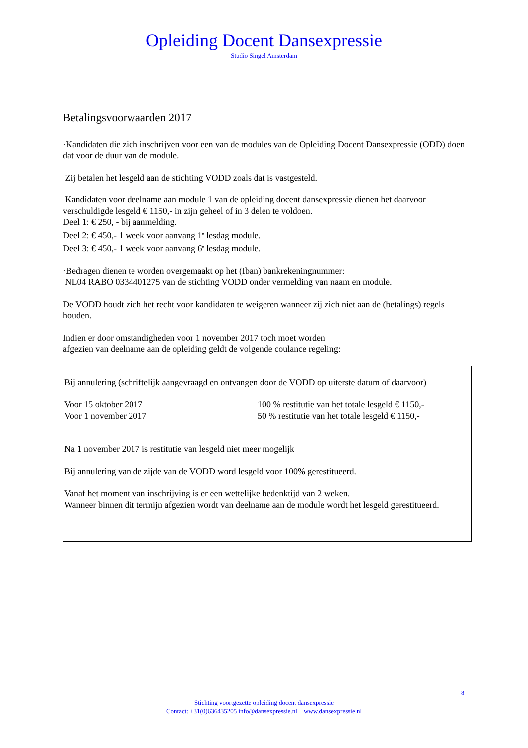Opleiding Docent Dansexpressie
Studio Singel Amsterdam
Betalingsvoorwaarden 2017
·Kandidaten die zich inschrijven voor een van de modules van de Opleiding Docent Dansexpressie (ODD) doen dat voor de duur van de module.
Zij betalen het lesgeld aan de stichting VODD zoals dat is vastgesteld.
Kandidaten voor deelname aan module 1 van de opleiding docent dansexpressie dienen het daarvoor verschuldigde lesgeld € 1150,- in zijn geheel of in 3 delen te voldoen.
Deel 1: € 250, - bij aanmelding.
Deel 2: € 450,- 1 week voor aanvang 1<sup>e</sup> lesdag module.
Deel 3: € 450,- 1 week voor aanvang 6<sup>e</sup> lesdag module.
·Bedragen dienen te worden overgemaakt op het (Iban) bankrekeningnummer:
NL04 RABO 0334401275 van de stichting VODD onder vermelding van naam en module.
De VODD houdt zich het recht voor kandidaten te weigeren wanneer zij zich niet aan de (betalings) regels houden.
Indien er door omstandigheden voor 1 november 2017 toch moet worden
afgezien van deelname aan de opleiding geldt de volgende coulance regeling:
Bij annulering (schriftelijk aangevraagd en ontvangen door de VODD op uiterste datum of daarvoor)
Voor 15 oktober 2017 100 % restitutie van het totale lesgeld € 1150,-
Voor 1 november 2017 50 % restitutie van het totale lesgeld € 1150,-
Na 1 november 2017 is restitutie van lesgeld niet meer mogelijk
Bij annulering van de zijde van de VODD word lesgeld voor 100% gerestitueerd.
Vanaf het moment van inschrijving is er een wettelijke bedenktijd van 2 weken.
Wanneer binnen dit termijn afgezien wordt van deelname aan de module wordt het lesgeld gerestitueerd.
8
Stichting voortgezette opleiding docent dansexpressie
Contact: +31(0)636435205 info@dansexpressie.nl www.dansexpressie.nl